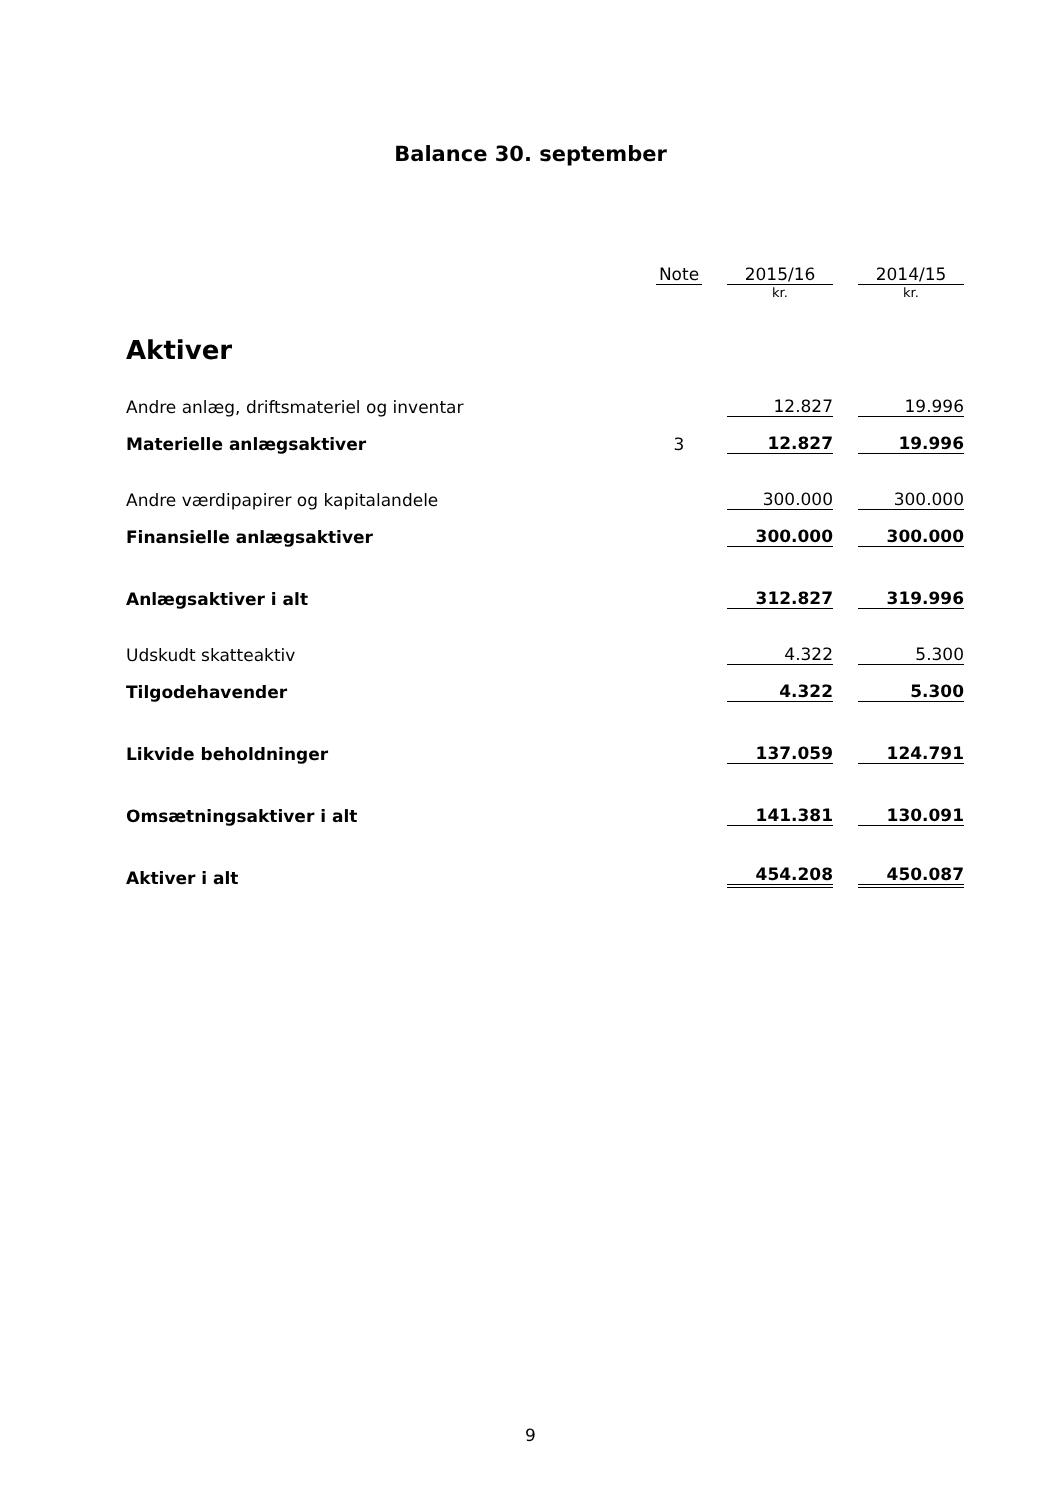Balance 30. september
| | Note | | 2015/16 | | 2014/15 |
| --- | --- | --- | --- | --- | --- |
| | | | kr. | | kr. |
| Aktiver | | | | | |
| Andre anlæg, driftsmateriel og inventar | | | 12.827 | | 19.996 |
| Materielle anlægsaktiver | 3 | | 12.827 | | 19.996 |
| Andre værdipapirer og kapitalandele | | | 300.000 | | 300.000 |
| Finansielle anlægsaktiver | | | 300.000 | | 300.000 |
| Anlægsaktiver i alt | | | 312.827 | | 319.996 |
| Udskudt skatteaktiv | | | 4.322 | | 5.300 |
| Tilgodehavender | | | 4.322 | | 5.300 |
| Likvide beholdninger | | | 137.059 | | 124.791 |
| Omsætningsaktiver i alt | | | 141.381 | | 130.091 |
| Aktiver i alt | | | 454.208 | | 450.087 |
9